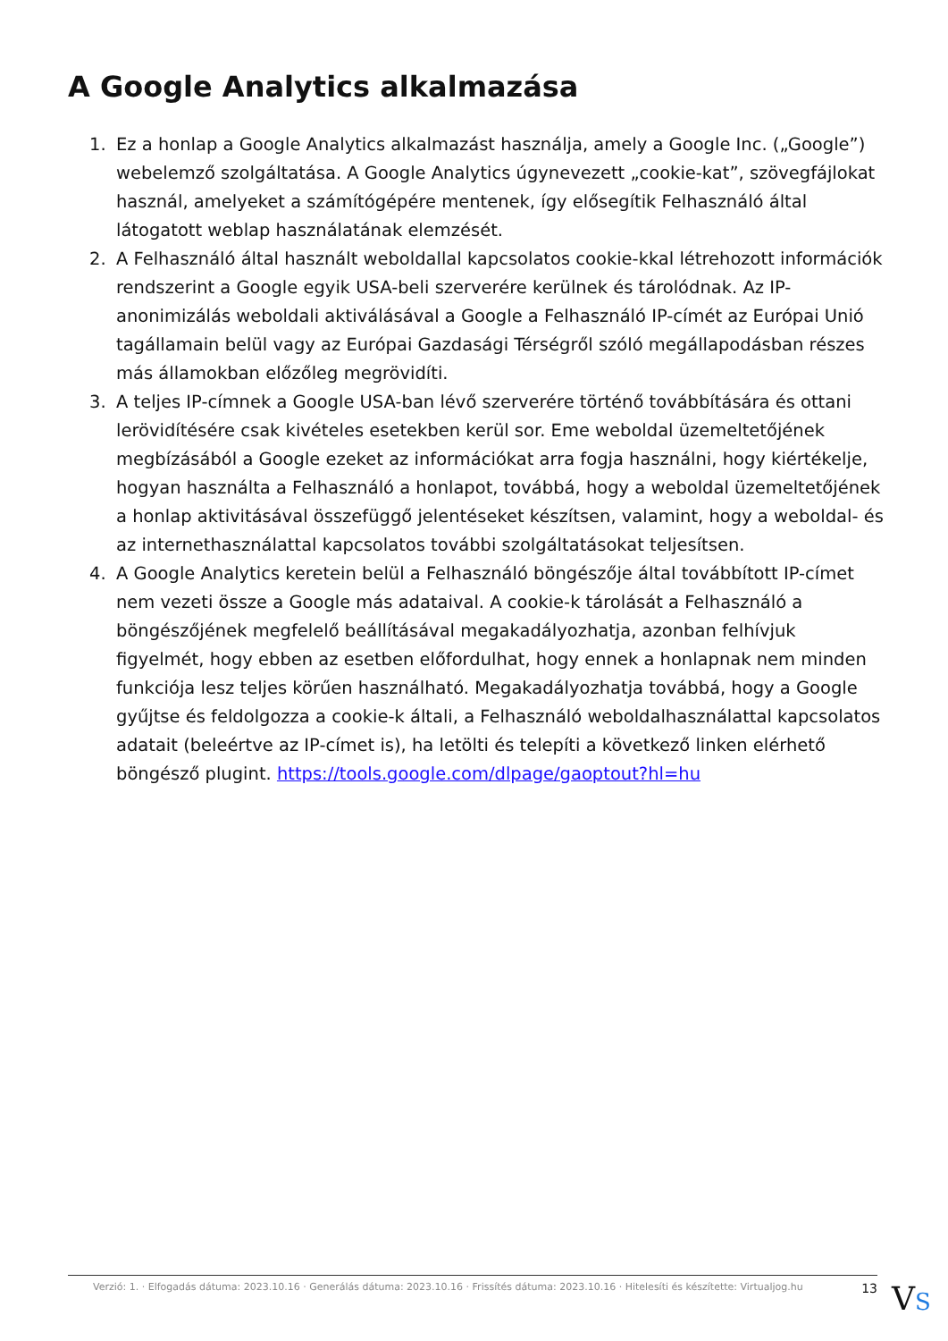A Google Analytics alkalmazása
1. Ez a honlap a Google Analytics alkalmazást használja, amely a Google Inc. („Google”) webelemző szolgáltatása. A Google Analytics úgynevezett „cookie-kat”, szövegfájlokat használ, amelyeket a számítógépére mentenek, így elősegítik Felhasználó által látogatott weblap használatának elemzését.
2. A Felhasználó által használt weboldallal kapcsolatos cookie-kkal létrehozott információk rendszerint a Google egyik USA-beli szerverére kerülnek és tárolódnak. Az IP-anonimizálás weboldali aktiválásával a Google a Felhasználó IP-címét az Európai Unió tagállamain belül vagy az Európai Gazdasági Térségről szóló megállapodásban részes más államokban előzőleg megrövidíti.
3. A teljes IP-címnek a Google USA-ban lévő szerverére történő továbbítására és ottani lerövidítésére csak kivételes esetekben kerül sor. Eme weboldal üzemeltetőjének megbízásából a Google ezeket az információkat arra fogja használni, hogy kiértékelje, hogyan használta a Felhasználó a honlapot, továbbá, hogy a weboldal üzemeltetőjének a honlap aktivitásával összefüggő jelentéseket készítsen, valamint, hogy a weboldal- és az internethasználattal kapcsolatos további szolgáltatásokat teljesítsen.
4. A Google Analytics keretein belül a Felhasználó böngészője által továbbított IP-címet nem vezeti össze a Google más adataival. A cookie-k tárolását a Felhasználó a böngészőjének megfelelő beállításával megakadályozhatja, azonban felhívjuk figyelmét, hogy ebben az esetben előfordulhat, hogy ennek a honlapnak nem minden funkciója lesz teljes körűen használható. Megakadályozhatja továbbá, hogy a Google gyűjtse és feldolgozza a cookie-k általi, a Felhasználó weboldalhasználattal kapcsolatos adatait (beleértve az IP-címet is), ha letölti és telepíti a következő linken elérhető böngésző plugint. https://tools.google.com/dlpage/gaoptout?hl=hu
Verzió: 1. · Elfogadás dátuma: 2023.10.16 · Generálás dátuma: 2023.10.16 · Frissítés dátuma: 2023.10.16 · Hitelesíti és készítette: Virtualjog.hu 13
VS